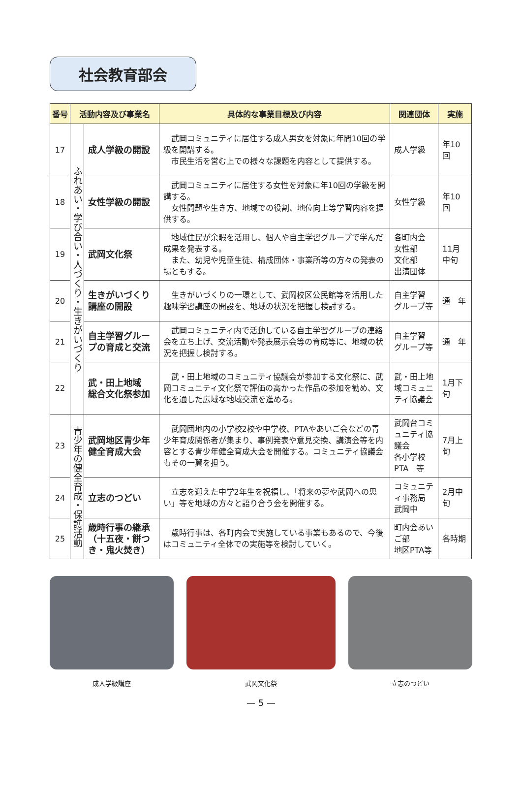社会教育部会
| 番号 | 活動内容及び事業名 | | 具体的な事業目標及び内容 | 関連団体 | 実施 |
| --- | --- | --- | --- | --- | --- |
| 17 | ふれあい・学び合い・人づくり・生きがいづくり | 成人学級の開設 | 武岡コミュニティに居住する成人男女を対象に年間10回の学級を開講する。 市民生活を営む上での様々な課題を内容として提供する。 | 成人学級 | 年10回 |
| 18 | | 女性学級の開設 | 武岡コミュニティに居住する女性を対象に年10回の学級を開講する。 女性問題や生き方、地域での役割、地位向上等学習内容を提供する。 | 女性学級 | 年10回 |
| 19 | | 武岡文化祭 | 地域住民が余暇を活用し、個人や自主学習グループで学んだ成果を発表する。 また、幼児や児童生徒、構成団体・事業所等の方々の発表の場ともする。 | 各町内会 女性部 文化部 出演団体 | 11月中旬 |
| 20 | | 生きがいづくり講座の開設 | 生きがいづくりの一環として、武岡校区公民館等を活用した趣味学習講座の開設を、地域の状況を把握し検討する。 | 自主学習 グループ等 | 通 年 |
| 21 | | 自主学習グループの育成と交流 | 武岡コミュニティ内で活動している自主学習グループの連絡会を立ち上げ、交流活動や発表展示会等の育成等に、地域の状況を把握し検討する。 | 自主学習 グループ等 | 通 年 |
| 22 | | 武・田上地域 総合文化祭参加 | 武・田上地域のコミュニティ協議会が参加する文化祭に、武岡コミュニティ文化祭で評価の高かった作品の参加を勧め、文化を通した広域な地域交流を進める。 | 武・田上地域コミュニティ協議会 | 1月下旬 |
| 23 | 青少年の健全育成・保護活動 | 武岡地区青少年健全育成大会 | 武岡団地内の小学校2校や中学校、PTAやあいご会などの青少年育成関係者が集まり、事例発表や意見交換、講演会等を内容とする青少年健全育成大会を開催する。コミュニティ協議会もその一翼を担う。 | 武岡台コミュニティ協議会 各小学校 PTA 等 | 7月上旬 |
| 24 | | 立志のつどい | 立志を迎えた中学2年生を祝福し、「将来の夢や武岡への思い」等を地域の方々と語り合う会を開催する。 | コミュニティ事務局 武岡中 | 2月中旬 |
| 25 | | 歳時行事の継承（十五夜・餅つき・鬼火焚き） | 歳時行事は、各町内会で実施している事業もあるので、今後はコミュニティ全体での実施等を検討していく。 | 町内会あいご部 地区PTA等 | 各時期 |
成人学級講座 武岡文化祭 立志のつどい
— 5 —